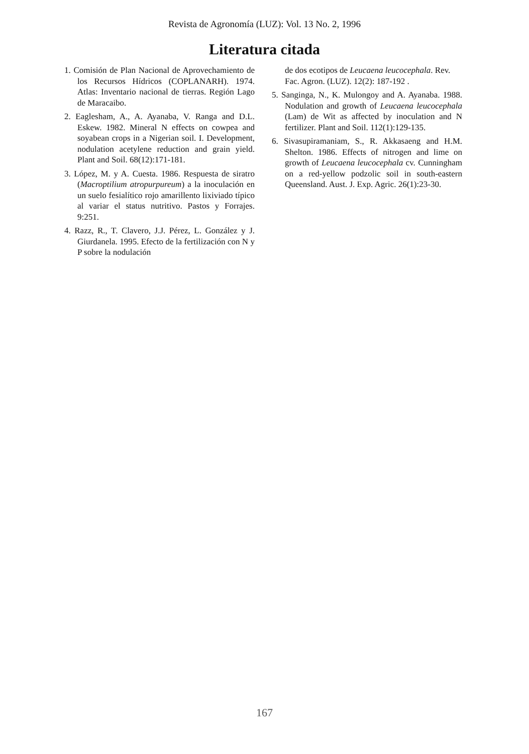Revista de Agronomía (LUZ): Vol. 13 No. 2, 1996
Literatura citada
1. Comisión de Plan Nacional de Aprovechamiento de los Recursos Hídricos (COPLANARH). 1974. Atlas: Inventario nacional de tierras. Región Lago de Maracaibo.
2. Eaglesham, A., A. Ayanaba, V. Ranga and D.L. Eskew. 1982. Mineral N effects on cowpea and soyabean crops in a Nigerian soil. I. Development, nodulation acetylene reduction and grain yield. Plant and Soil. 68(12):171-181.
3. López, M. y A. Cuesta. 1986. Respuesta de siratro (Macroptilium atropurpureum) a la inoculación en un suelo fesialítico rojo amarillento lixiviado típico al variar el status nutritivo. Pastos y Forrajes. 9:251.
4. Razz, R., T. Clavero, J.J. Pérez, L. González y J. Giurdanela. 1995. Efecto de la fertilización con N y P sobre la nodulación
de dos ecotipos de Leucaena leucocephala. Rev. Fac. Agron. (LUZ). 12(2): 187-192 .
5. Sanginga, N., K. Mulongoy and A. Ayanaba. 1988. Nodulation and growth of Leucaena leucocephala (Lam) de Wit as affected by inoculation and N fertilizer. Plant and Soil. 112(1):129-135.
6. Sivasupiramaniam, S., R. Akkasaeng and H.M. Shelton. 1986. Effects of nitrogen and lime on growth of Leucaena leucocephala cv. Cunningham on a red-yellow podzolic soil in south-eastern Queensland. Aust. J. Exp. Agric. 26(1):23-30.
167